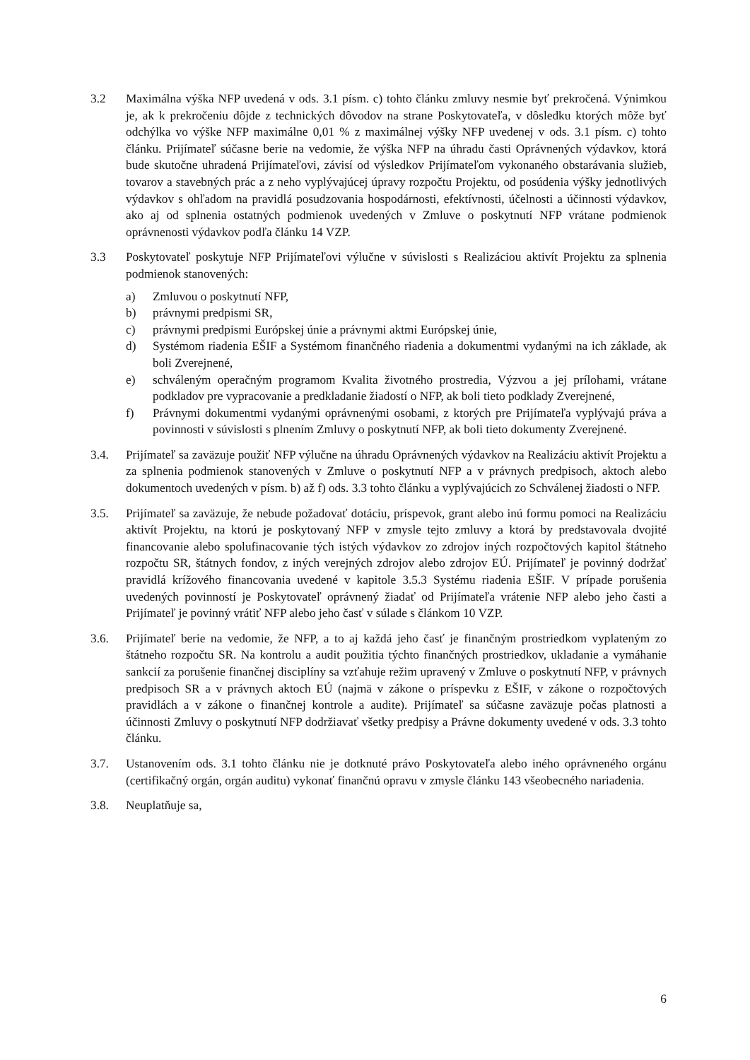3.2 Maximálna výška NFP uvedená v ods. 3.1 písm. c) tohto článku zmluvy nesmie byť prekročená. Výnimkou je, ak k prekročeniu dôjde z technických dôvodov na strane Poskytovateľa, v dôsledku ktorých môže byť odchýlka vo výške NFP maximálne 0,01 % z maximálnej výšky NFP uvedenej v ods. 3.1 písm. c) tohto článku. Prijímateľ súčasne berie na vedomie, že výška NFP na úhradu časti Oprávnených výdavkov, ktorá bude skutočne uhradená Prijímateľovi, závisí od výsledkov Prijímateľom vykonaného obstarávania služieb, tovarov a stavebných prác a z neho vyplývajúcej úpravy rozpočtu Projektu, od posúdenia výšky jednotlivých výdavkov s ohľadom na pravidlá posudzovania hospodárnosti, efektívnosti, účelnosti a účinnosti výdavkov, ako aj od splnenia ostatných podmienok uvedených v Zmluve o poskytnutí NFP vrátane podmienok oprávnenosti výdavkov podľa článku 14 VZP.
3.3 Poskytovateľ poskytuje NFP Prijímateľovi výlučne v súvislosti s Realizáciou aktivít Projektu za splnenia podmienok stanovených:
a) Zmluvou o poskytnutí NFP,
b) právnymi predpismi SR,
c) právnymi predpismi Európskej únie a právnymi aktmi Európskej únie,
d) Systémom riadenia EŠIF a Systémom finančného riadenia a dokumentmi vydanými na ich základe, ak boli Zverejnené,
e) schváleným operačným programom Kvalita životného prostredia, Výzvou a jej prílohami, vrátane podkladov pre vypracovanie a predkladanie žiadostí o NFP, ak boli tieto podklady Zverejnené,
f) Právnymi dokumentmi vydanými oprávnenými osobami, z ktorých pre Prijímateľa vyplývajú práva a povinnosti v súvislosti s plnením Zmluvy o poskytnutí NFP, ak boli tieto dokumenty Zverejnené.
3.4. Prijímateľ sa zaväzuje použiť NFP výlučne na úhradu Oprávnených výdavkov na Realizáciu aktivít Projektu a za splnenia podmienok stanovených v Zmluve o poskytnutí NFP a v právnych predpisoch, aktoch alebo dokumentoch uvedených v písm. b) až f) ods. 3.3 tohto článku a vyplývajúcich zo Schválenej žiadosti o NFP.
3.5. Prijímateľ sa zaväzuje, že nebude požadovať dotáciu, príspevok, grant alebo inú formu pomoci na Realizáciu aktivít Projektu, na ktorú je poskytovaný NFP v zmysle tejto zmluvy a ktorá by predstavovala dvojité financovanie alebo spolufinacovanie tých istých výdavkov zo zdrojov iných rozpočtových kapitol štátneho rozpočtu SR, štátnych fondov, z iných verejných zdrojov alebo zdrojov EÚ. Prijímateľ je povinný dodržať pravidlá krížového financovania uvedené v kapitole 3.5.3 Systému riadenia EŠIF. V prípade porušenia uvedených povinností je Poskytovateľ oprávnený žiadať od Prijímateľa vrátenie NFP alebo jeho časti a Prijímateľ je povinný vrátiť NFP alebo jeho časť v súlade s článkom 10 VZP.
3.6. Prijímateľ berie na vedomie, že NFP, a to aj každá jeho časť je finančným prostriedkom vyplateným zo štátneho rozpočtu SR. Na kontrolu a audit použitia týchto finančných prostriedkov, ukladanie a vymáhanie sankcií za porušenie finančnej disciplíny sa vzťahuje režim upravený v Zmluve o poskytnutí NFP, v právnych predpisoch SR a v právnych aktoch EÚ (najmä v zákone o príspevku z EŠIF, v zákone o rozpočtových pravidlách a v zákone o finančnej kontrole a audite). Prijímateľ sa súčasne zaväzuje počas platnosti a účinnosti Zmluvy o poskytnutí NFP dodržiavať všetky predpisy a Právne dokumenty uvedené v ods. 3.3 tohto článku.
3.7. Ustanovením ods. 3.1 tohto článku nie je dotknuté právo Poskytovateľa alebo iného oprávneného orgánu (certifikačný orgán, orgán auditu) vykonať finančnú opravu v zmysle článku 143 všeobecného nariadenia.
3.8. Neuplatňuje sa,
6